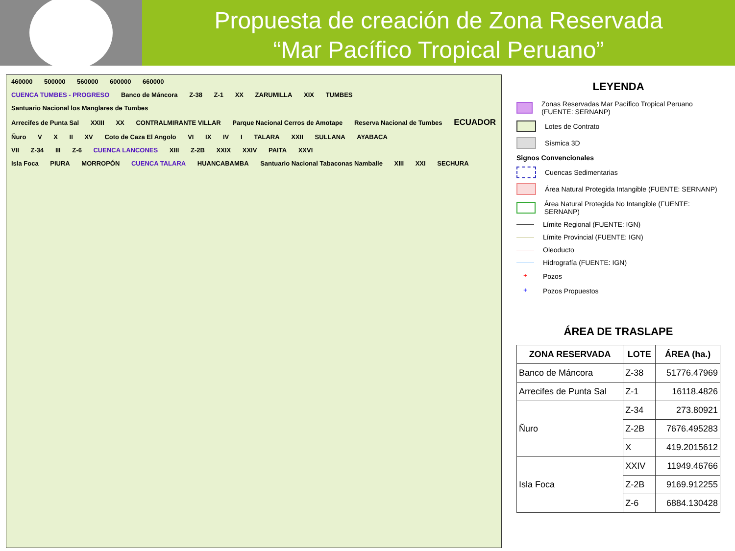Propuesta de creación de Zona Reservada
“Mar Pacífico Tropical Peruano”
460000 500000 560000 600000 660000
CUENCA TUMBES - PROGRESO Banco de Máncora Z-38 Z-1 XX ZARUMILLA XIX TUMBES Santuario Nacional los Manglares de Tumbes
Arrecifes de Punta Sal XXIII XX CONTRALMIRANTE VILLAR Parque Nacional Cerros de Amotape Reserva Nacional de Tumbes ECUADOR
Ñuro V X II XV Coto de Caza El Angolo VI IX IV I TALARA XXII SULLANA AYABACA
VII Z-34 III Z-6 CUENCA LANCONES XIII Z-2B XXIX XXIV PAITA XXVI
Isla Foca PIURA MORROPÓN CUENCA TALARA HUANCABAMBA Santuario Nacional Tabaconas Namballe XIII XXI SECHURA
LEYENDA
Zonas Reservadas Mar Pacífico Tropical Peruano (FUENTE: SERNANP)
Lotes de Contrato
Sísmica 3D
Signos Convencionales
Cuencas Sedimentarias
Área Natural Protegida Intangible (FUENTE: SERNANP)
Área Natural Protegida No Intangible (FUENTE: SERNANP)
Límite Regional (FUENTE: IGN)
Límite Provincial (FUENTE: IGN)
Oleoducto
Hidrografía (FUENTE: IGN)
+
Pozos
+
Pozos Propuestos
ÁREA DE TRASLAPE
| ZONA RESERVADA | LOTE | ÁREA (ha.) |
| --- | --- | --- |
| Banco de Máncora | Z-38 | 51776.47969 |
| Arrecifes de Punta Sal | Z-1 | 16118.4826 |
| Ñuro | Z-34 | 273.80921 |
| | Z-2B | 7676.495283 |
| | X | 419.2015612 |
| Isla Foca | XXIV | 11949.46766 |
| | Z-2B | 9169.912255 |
| | Z-6 | 6884.130428 |